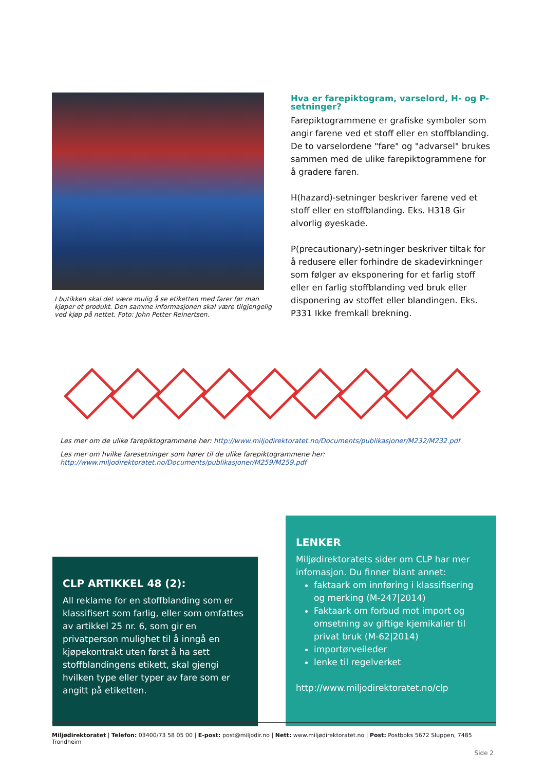I butikken skal det være mulig å se etiketten med farer før man kjøper et produkt. Den samme informasjonen skal være tilgjengelig ved kjøp på nettet. Foto: John Petter Reinertsen.
Hva er farepiktogram, varselord, H- og P-setninger?
Farepiktogrammene er grafiske symboler som angir farene ved et stoff eller en stoffblanding. De to varselordene "fare" og "advarsel" brukes sammen med de ulike farepiktogrammene for å gradere faren.
H(hazard)-setninger beskriver farene ved et stoff eller en stoffblanding. Eks. H318 Gir alvorlig øyeskade.
P(precautionary)-setninger beskriver tiltak for å redusere eller forhindre de skadevirkninger som følger av eksponering for et farlig stoff eller en farlig stoffblanding ved bruk eller disponering av stoffet eller blandingen. Eks. P331 Ikke fremkall brekning.
Les mer om de ulike farepiktogrammene her: http://www.miljodirektoratet.no/Documents/publikasjoner/M232/M232.pdf
Les mer om hvilke faresetninger som hører til de ulike farepiktogrammene her: http://www.miljodirektoratet.no/Documents/publikasjoner/M259/M259.pdf
CLP ARTIKKEL 48 (2):
All reklame for en stoffblanding som er klassifisert som farlig, eller som omfattes av artikkel 25 nr. 6, som gir en privatperson mulighet til å inngå en kjøpekontrakt uten først å ha sett stoffblandingens etikett, skal gjengi hvilken type eller typer av fare som er angitt på etiketten.
LENKER
Miljødirektoratets sider om CLP har mer infomasjon. Du finner blant annet:
faktaark om innføring i klassifisering og merking (M-247|2014)
Faktaark om forbud mot import og omsetning av giftige kjemikalier til privat bruk (M-62|2014)
importørveileder
lenke til regelverket
http://www.miljodirektoratet.no/clp
Miljødirektoratet | Telefon: 03400/73 58 05 00 | E-post: post@miljodir.no | Nett: www.miljødirektoratet.no | Post: Postboks 5672 Sluppen, 7485 Trondheim
Side 2